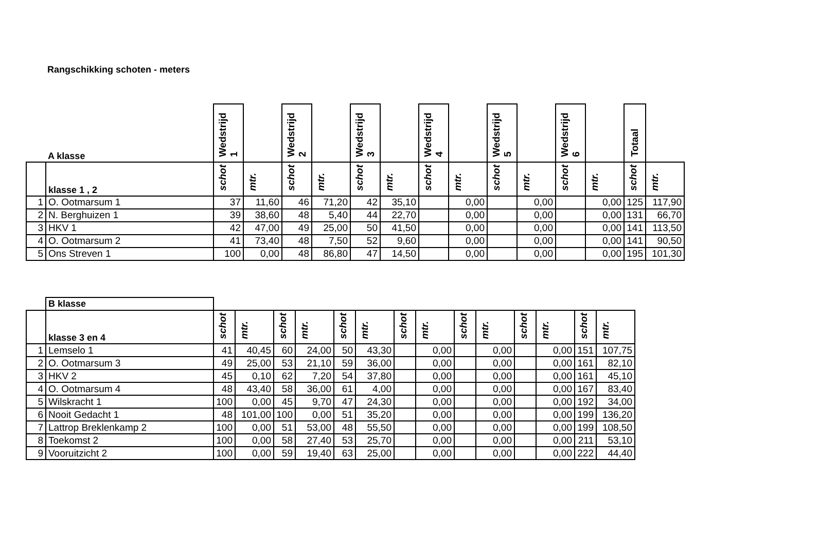Rangschikking schoten - meters
| | A klasse | Wedstrijd 1 | | Wedstrijd 2 | | Wedstrijd 3 | | Wedstrijd 4 | | Wedstrijd 5 | | Wedstrijd 6 | | Totaal | |
| | klasse 1 , 2 | schot | mtr. | schot | mtr. | schot | mtr. | schot | mtr. | schot | mtr. | schot | mtr. | schot | mtr. |
| 1 | O. Ootmarsum 1 | 37 | 11,60 | 46 | 71,20 | 42 | 35,10 | | 0,00 | | 0,00 | | 0,00 | 125 | 117,90 |
| 2 | N. Berghuizen 1 | 39 | 38,60 | 48 | 5,40 | 44 | 22,70 | | 0,00 | | 0,00 | | 0,00 | 131 | 66,70 |
| 3 | HKV 1 | 42 | 47,00 | 49 | 25,00 | 50 | 41,50 | | 0,00 | | 0,00 | | 0,00 | 141 | 113,50 |
| 4 | O. Ootmarsum 2 | 41 | 73,40 | 48 | 7,50 | 52 | 9,60 | | 0,00 | | 0,00 | | 0,00 | 141 | 90,50 |
| 5 | Ons Streven 1 | 100 | 0,00 | 48 | 86,80 | 47 | 14,50 | | 0,00 | | 0,00 | | 0,00 | 195 | 101,30 |
| | B klasse | | | | | | | | | | | | | | |
| | klasse 3 en 4 | schot | mtr. | schot | mtr. | schot | mtr. | schot | mtr. | schot | mtr. | schot | mtr. | schot | mtr. |
| 1 | Lemselo 1 | 41 | 40,45 | 60 | 24,00 | 50 | 43,30 | | 0,00 | | 0,00 | | 0,00 | 151 | 107,75 |
| 2 | O. Ootmarsum 3 | 49 | 25,00 | 53 | 21,10 | 59 | 36,00 | | 0,00 | | 0,00 | | 0,00 | 161 | 82,10 |
| 3 | HKV 2 | 45 | 0,10 | 62 | 7,20 | 54 | 37,80 | | 0,00 | | 0,00 | | 0,00 | 161 | 45,10 |
| 4 | O. Ootmarsum 4 | 48 | 43,40 | 58 | 36,00 | 61 | 4,00 | | 0,00 | | 0,00 | | 0,00 | 167 | 83,40 |
| 5 | Wilskracht 1 | 100 | 0,00 | 45 | 9,70 | 47 | 24,30 | | 0,00 | | 0,00 | | 0,00 | 192 | 34,00 |
| 6 | Nooit Gedacht 1 | 48 | 101,00 | 100 | 0,00 | 51 | 35,20 | | 0,00 | | 0,00 | | 0,00 | 199 | 136,20 |
| 7 | Lattrop Breklenkamp 2 | 100 | 0,00 | 51 | 53,00 | 48 | 55,50 | | 0,00 | | 0,00 | | 0,00 | 199 | 108,50 |
| 8 | Toekomst 2 | 100 | 0,00 | 58 | 27,40 | 53 | 25,70 | | 0,00 | | 0,00 | | 0,00 | 211 | 53,10 |
| 9 | Vooruitzicht 2 | 100 | 0,00 | 59 | 19,40 | 63 | 25,00 | | 0,00 | | 0,00 | | 0,00 | 222 | 44,40 |